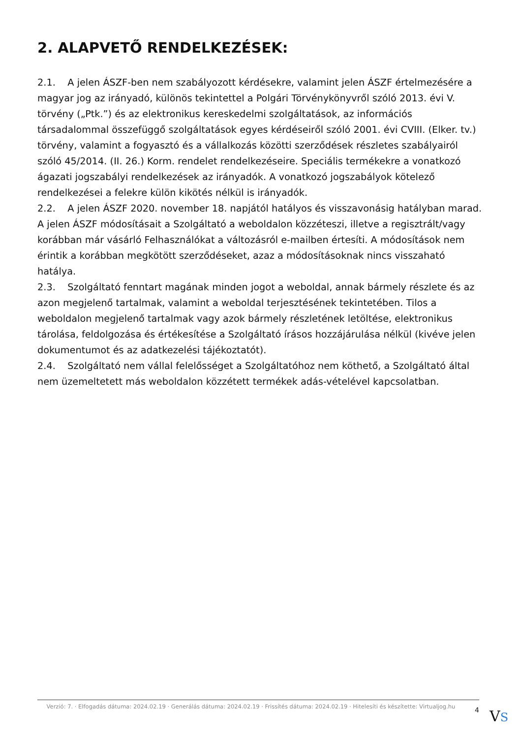2. ALAPVETŐ RENDELKEZÉSEK:
2.1. A jelen ÁSZF-ben nem szabályozott kérdésekre, valamint jelen ÁSZF értelmezésére a magyar jog az irányadó, különös tekintettel a Polgári Törvénykönyvről szóló 2013. évi V. törvény („Ptk.”) és az elektronikus kereskedelmi szolgáltatások, az információs társadalommal összefüggő szolgáltatások egyes kérdéseiről szóló 2001. évi CVIII. (Elker. tv.) törvény, valamint a fogyasztó és a vállalkozás közötti szerződések részletes szabályairól szóló 45/2014. (II. 26.) Korm. rendelet rendelkezéseire. Speciális termékekre a vonatkozó ágazati jogszabályi rendelkezések az irányadók. A vonatkozó jogszabályok kötelező rendelkezései a felekre külön kikötés nélkül is irányadók.
2.2. A jelen ÁSZF 2020. november 18. napjától hatályos és visszavonásig hatályban marad. A jelen ÁSZF módosításait a Szolgáltató a weboldalon közzéteszi, illetve a regisztrált/vagy korábban már vásárló Felhasználókat a változásról e-mailben értesíti. A módosítások nem érintik a korábban megkötött szerződéseket, azaz a módosításoknak nincs visszaható hatálya.
2.3. Szolgáltató fenntart magának minden jogot a weboldal, annak bármely részlete és az azon megjelenő tartalmak, valamint a weboldal terjesztésének tekintetében. Tilos a weboldalon megjelenő tartalmak vagy azok bármely részletének letöltése, elektronikus tárolása, feldolgozása és értékesítése a Szolgáltató írásos hozzájárulása nélkül (kivéve jelen dokumentumot és az adatkezelési tájékoztatót).
2.4. Szolgáltató nem vállal felelősséget a Szolgáltatóhoz nem köthető, a Szolgáltató által nem üzemeltetett más weboldalon közzétett termékek adás-vételével kapcsolatban.
Verzió: 7. · Elfogadás dátuma: 2024.02.19 · Generálás dátuma: 2024.02.19 · Frissítés dátuma: 2024.02.19 · Hitelesíti és készítette: Virtualjog.hu
4
VS